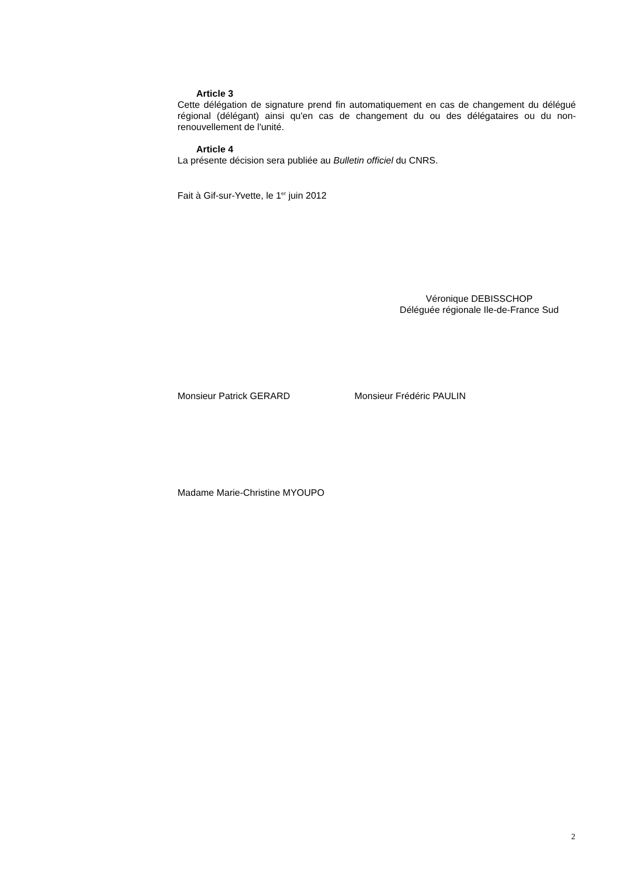Article 3
Cette délégation de signature prend fin automatiquement en cas de changement du délégué régional (délégant) ainsi qu'en cas de changement du ou des délégataires ou du non-renouvellement de l'unité.
Article 4
La présente décision sera publiée au Bulletin officiel du CNRS.
Fait à Gif-sur-Yvette, le 1<sup>er</sup> juin 2012
Véronique DEBISSCHOP
Déléguée régionale Ile-de-France Sud
Monsieur Patrick GERARD Monsieur Frédéric PAULIN
Madame Marie-Christine MYOUPO
2